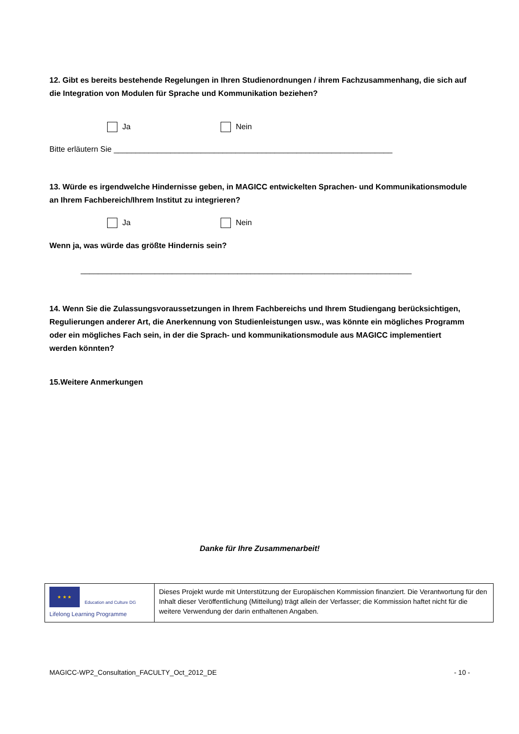12. Gibt es bereits bestehende Regelungen in Ihren Studienordnungen / ihrem Fachzusammenhang, die sich auf die Integration von Modulen für Sprache und Kommunikation beziehen?
Ja Nein
Bitte erläutern Sie ________________________________________________________________
13. Würde es irgendwelche Hindernisse geben, in MAGICC entwickelten Sprachen- und Kommunikationsmodule an Ihrem Fachbereich/Ihrem Institut zu integrieren?
Ja Nein
Wenn ja, was würde das größte Hindernis sein?
____________________________________________________________________________
14. Wenn Sie die Zulassungsvoraussetzungen in Ihrem Fachbereichs und Ihrem Studiengang berücksichtigen, Regulierungen anderer Art, die Anerkennung von Studienleistungen usw., was könnte ein mögliches Programm oder ein mögliches Fach sein, in der die Sprach- und kommunikationsmodule aus MAGICC implementiert werden könnten?
15.Weitere Anmerkungen
Danke für Ihre Zusammenarbeit!
| ★ ★ ★ Education and Culture DG Lifelong Learning Programme | Dieses Projekt wurde mit Unterstützung der Europäischen Kommission finanziert. Die Verantwortung für den Inhalt dieser Veröffentlichung (Mitteilung) trägt allein der Verfasser; die Kommission haftet nicht für die weitere Verwendung der darin enthaltenen Angaben. |
MAGICC-WP2_Consultation_FACULTY_Oct_2012_DE - 10 -